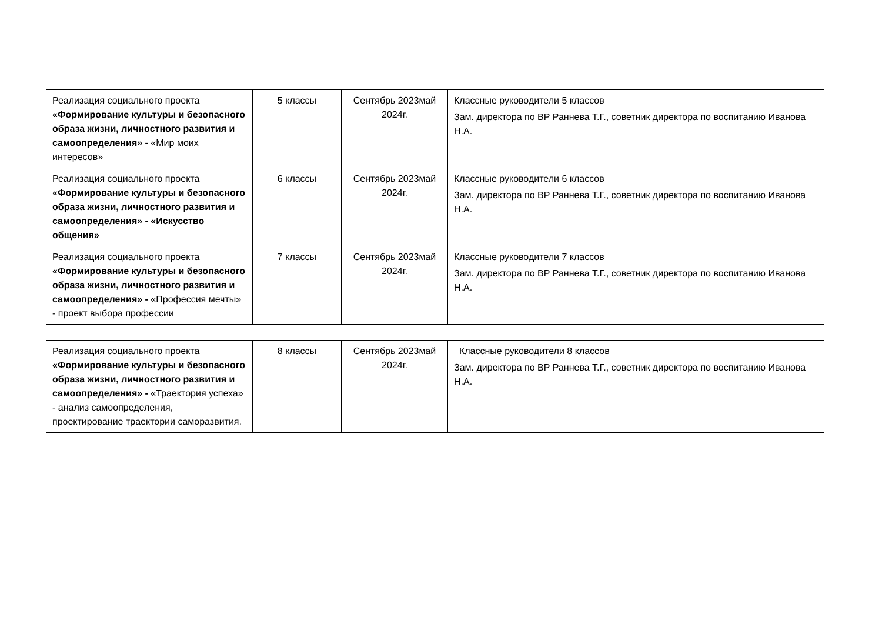| Реализация социального проекта «Формирование культуры и безопасного образа жизни, личностного развития и самоопределения» - «Мир моих интересов» | 5 классы | Сентябрь 2023май 2024г. | Классные руководители 5 классов Зам. директора по ВР Раннева Т.Г., советник директора по воспитанию Иванова Н.А. |
| Реализация социального проекта «Формирование культуры и безопасного образа жизни, личностного развития и самоопределения» - «Искусство общения» | 6 классы | Сентябрь 2023май 2024г. | Классные руководители 6 классов Зам. директора по ВР Раннева Т.Г., советник директора по воспитанию Иванова Н.А. |
| Реализация социального проекта «Формирование культуры и безопасного образа жизни, личностного развития и самоопределения» - «Профессия мечты» - проект выбора профессии | 7 классы | Сентябрь 2023май 2024г. | Классные руководители 7 классов Зам. директора по ВР Раннева Т.Г., советник директора по воспитанию Иванова Н.А. |
| Реализация социального проекта «Формирование культуры и безопасного образа жизни, личностного развития и самоопределения» - «Траектория успеха» - анализ самоопределения, проектирование траектории саморазвития. | 8 классы | Сентябрь 2023май 2024г. | Классные руководители 8 классов Зам. директора по ВР Раннева Т.Г., советник директора по воспитанию Иванова Н.А. |